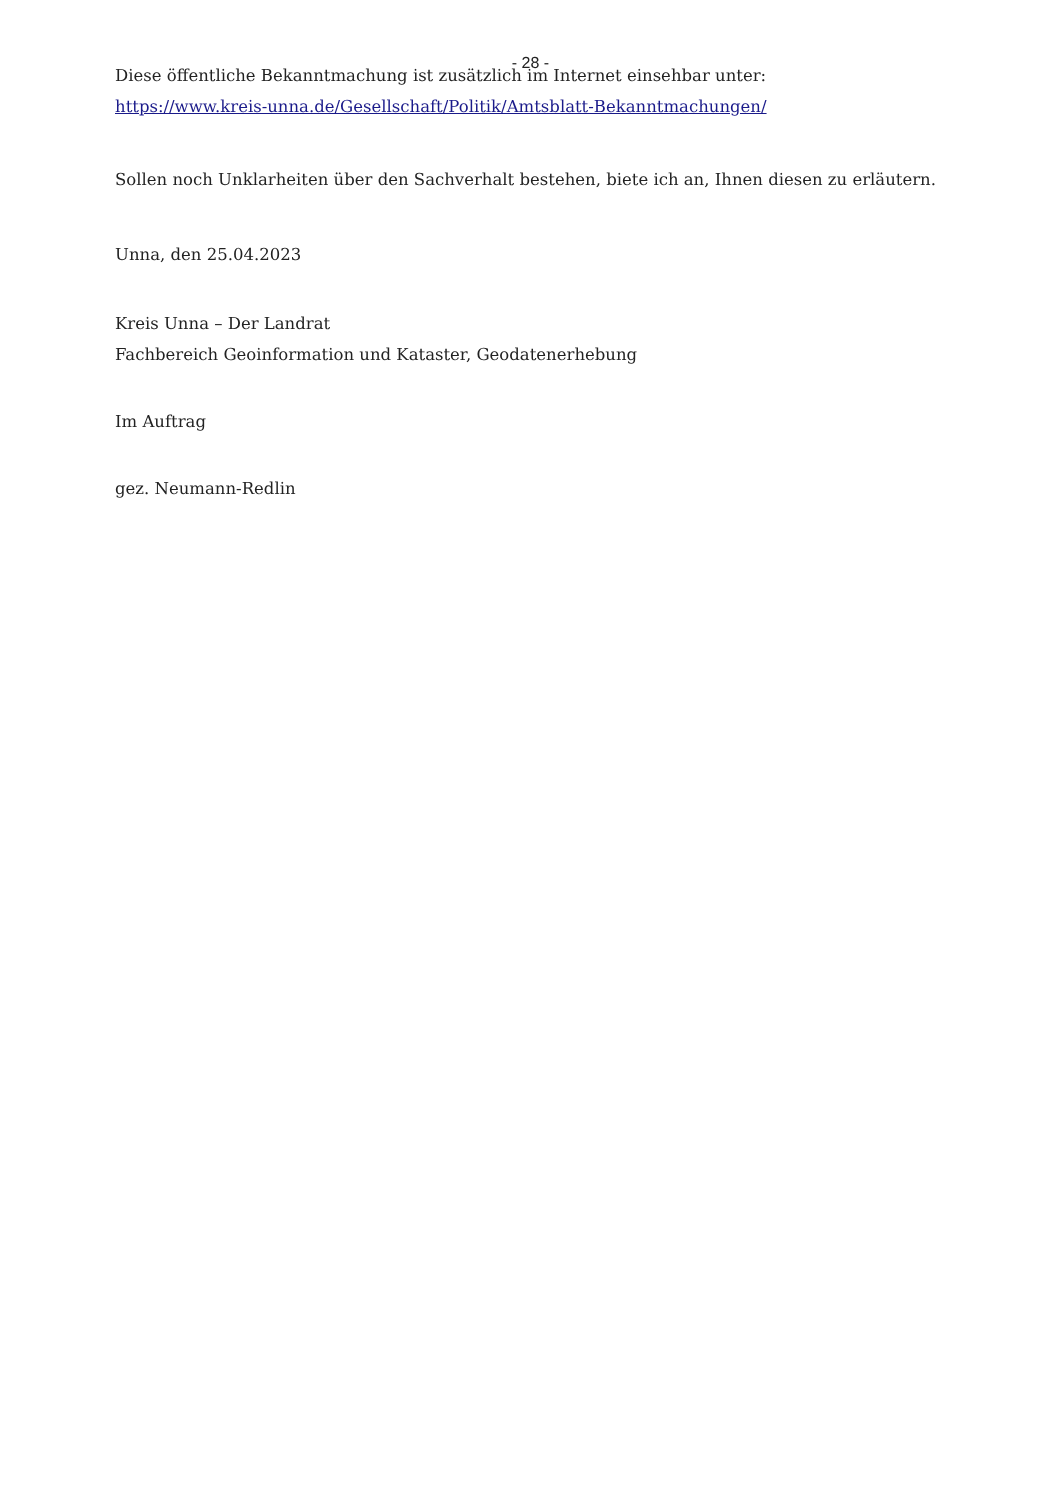- 28 -
Diese öffentliche Bekanntmachung ist zusätzlich im Internet einsehbar unter:
https://www.kreis-unna.de/Gesellschaft/Politik/Amtsblatt-Bekanntmachungen/
Sollen noch Unklarheiten über den Sachverhalt bestehen, biete ich an, Ihnen diesen zu erläutern.
Unna, den 25.04.2023
Kreis Unna – Der Landrat
Fachbereich Geoinformation und Kataster, Geodatenerhebung
Im Auftrag
gez. Neumann-Redlin